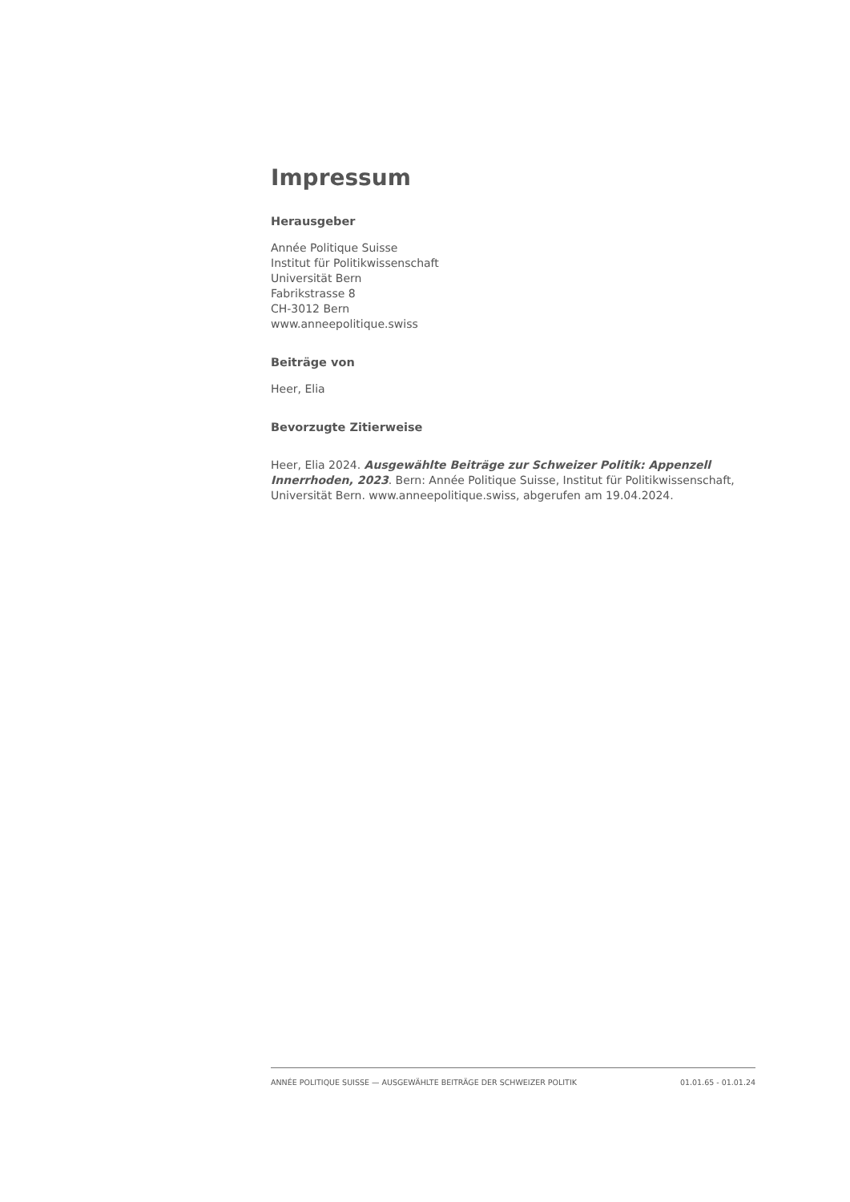Impressum
Herausgeber
Année Politique Suisse
Institut für Politikwissenschaft
Universität Bern
Fabrikstrasse 8
CH-3012 Bern
www.anneepolitique.swiss
Beiträge von
Heer, Elia
Bevorzugte Zitierweise
Heer, Elia 2024. Ausgewählte Beiträge zur Schweizer Politik: Appenzell Innerrhoden, 2023. Bern: Année Politique Suisse, Institut für Politikwissenschaft, Universität Bern. www.anneepolitique.swiss, abgerufen am 19.04.2024.
ANNÉE POLITIQUE SUISSE — AUSGEWÄHLTE BEITRÄGE DER SCHWEIZER POLITIK 01.01.65 - 01.01.24